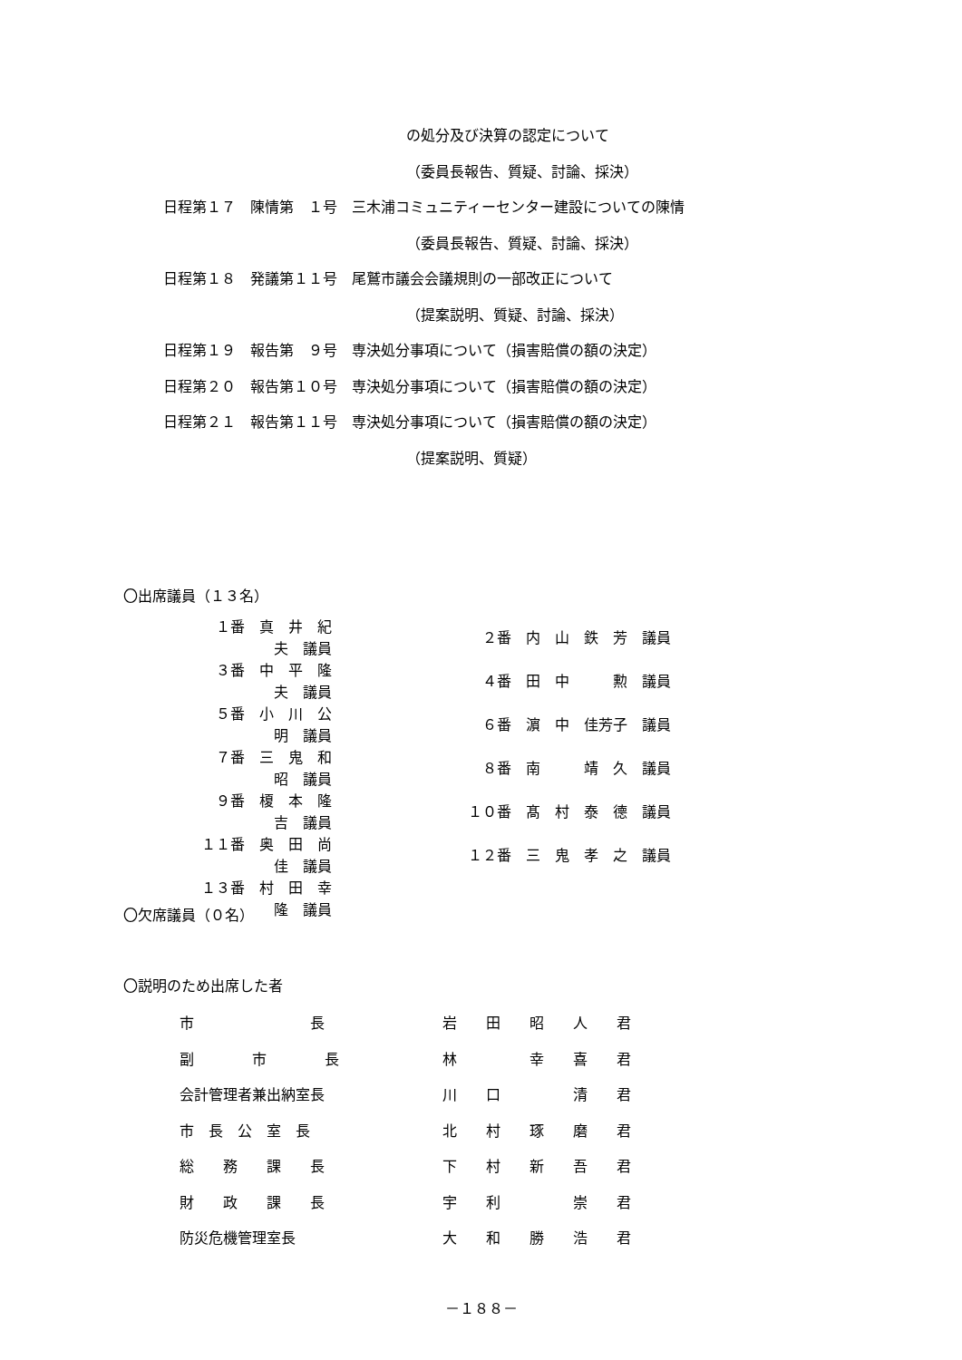の処分及び決算の認定について
（委員長報告、質疑、討論、採決）
日程第１７　陳情第　１号　三木浦コミュニティーセンター建設についての陳情
（委員長報告、質疑、討論、採決）
日程第１８　発議第１１号　尾鷲市議会会議規則の一部改正について
（提案説明、質疑、討論、採決）
日程第１９　報告第　９号　専決処分事項について（損害賠償の額の決定）
日程第２０　報告第１０号　専決処分事項について（損害賠償の額の決定）
日程第２１　報告第１１号　専決処分事項について（損害賠償の額の決定）
（提案説明、質疑）
〇出席議員（１３名）
| １番 真 井 紀 夫 議員 | | ２番 内 山 鉄 芳 議員 |
| ３番 中 平 隆 夫 議員 | | ４番 田 中 勲 議員 |
| ５番 小 川 公 明 議員 | | ６番 濵 中 佳芳子 議員 |
| ７番 三 鬼 和 昭 議員 | | ８番 南 靖 久 議員 |
| ９番 榎 本 隆 吉 議員 | | １０番 髙 村 泰 德 議員 |
| １１番 奥 田 尚 佳 議員 | | １２番 三 鬼 孝 之 議員 |
| １３番 村 田 幸 隆 議員 | | |
〇欠席議員（０名）
〇説明のため出席した者
| 市 長 | 岩 田 昭 人 君 |
| 副 市 長 | 林 幸 喜 君 |
| 会計管理者兼出納室長 | 川 口 清 君 |
| 市 長 公 室 長 | 北 村 琢 磨 君 |
| 総 務 課 長 | 下 村 新 吾 君 |
| 財 政 課 長 | 宇 利 崇 君 |
| 防災危機管理室長 | 大 和 勝 浩 君 |
－１８８－